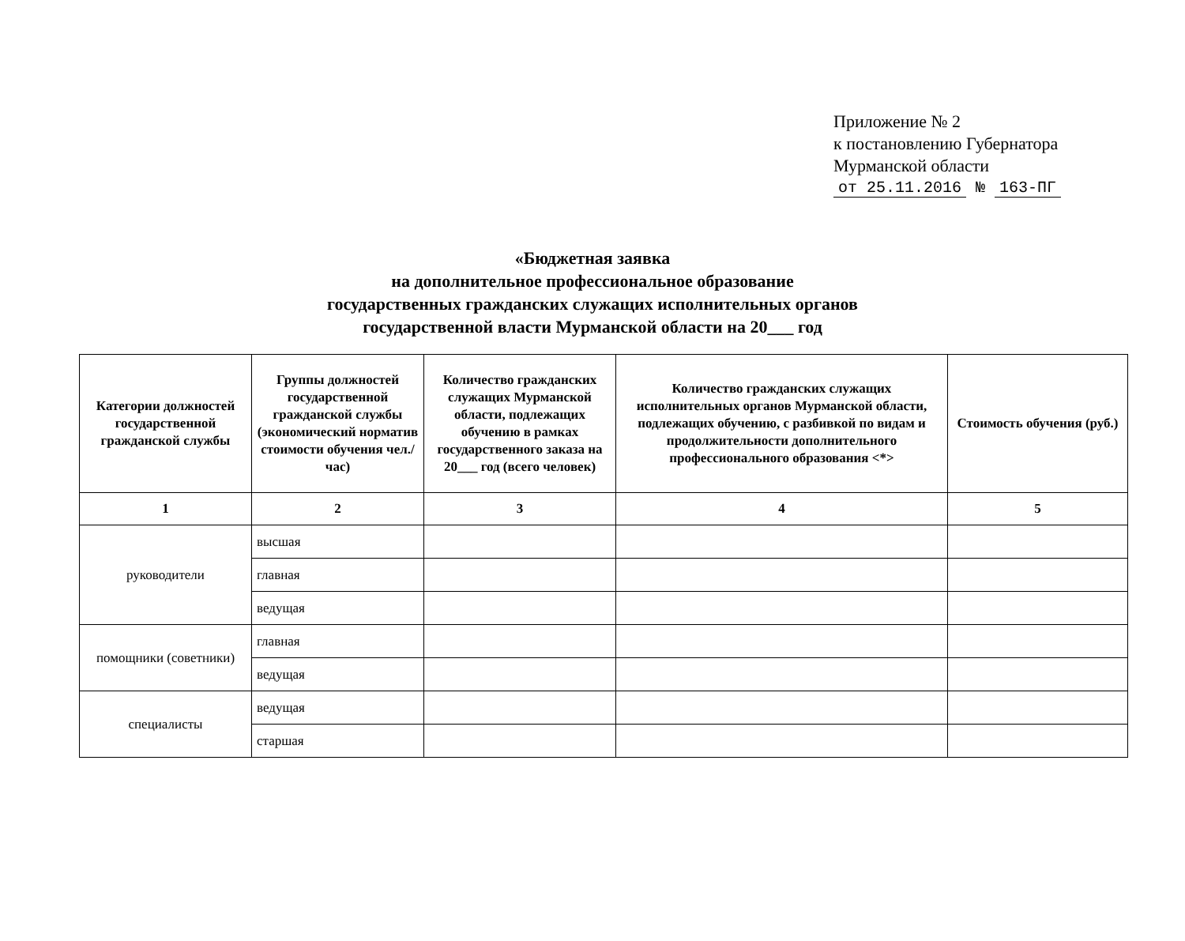Приложение № 2
к постановлению Губернатора
Мурманской области
от 25.11.2016 № 163-ПГ
«Бюджетная заявка
на дополнительное профессиональное образование
государственных гражданских служащих исполнительных органов
государственной власти Мурманской области на 20___ год
| Категории должностей государственной гражданской службы | Группы должностей государственной гражданской службы (экономический норматив стоимости обучения чел./час) | Количество гражданских служащих Мурманской области, подлежащих обучению в рамках государственного заказа на 20___ год (всего человек) | Количество гражданских служащих исполнительных органов Мурманской области, подлежащих обучению, с разбивкой по видам и продолжительности дополнительного профессионального образования <*> | Стоимость обучения (руб.) |
| --- | --- | --- | --- | --- |
| 1 | 2 | 3 | 4 | 5 |
| руководители | высшая | | | |
| | главная | | | |
| | ведущая | | | |
| помощники (советники) | главная | | | |
| | ведущая | | | |
| специалисты | ведущая | | | |
| | старшая | | | |